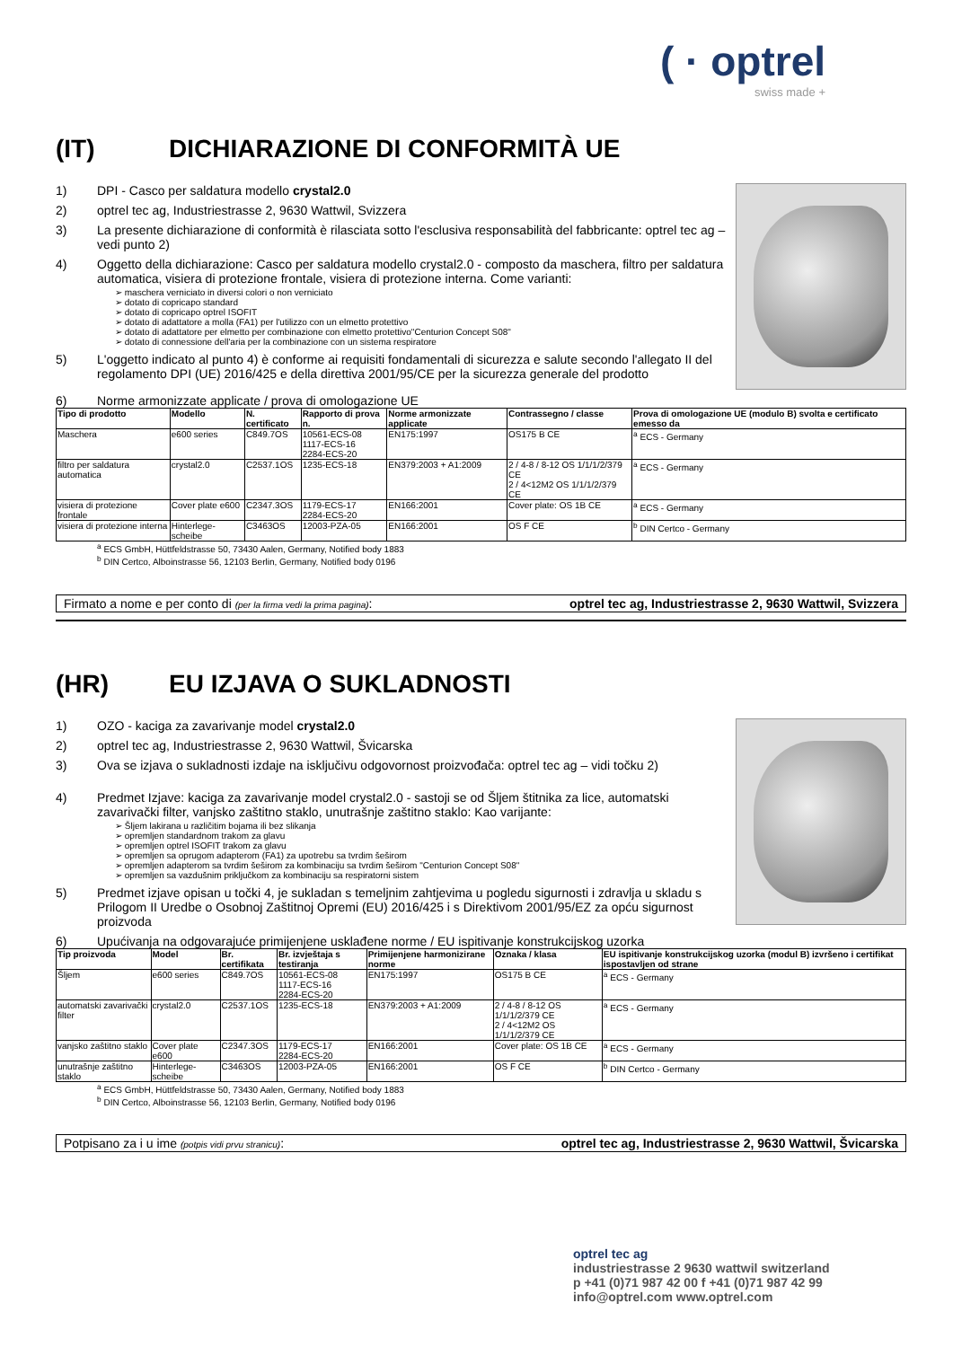( · optrel
swiss made +
(IT) DICHIARAZIONE DI CONFORMITÀ UE
1) DPI - Casco per saldatura modello crystal2.0
2) optrel tec ag, Industriestrasse 2, 9630 Wattwil, Svizzera
3) La presente dichiarazione di conformità è rilasciata sotto l'esclusiva responsabilità del fabbricante: optrel tec ag – vedi punto 2)
4) Oggetto della dichiarazione: Casco per saldatura modello crystal2.0 - composto da maschera, filtro per saldatura automatica, visiera di protezione frontale, visiera di protezione interna. Come varianti:
➢ maschera verniciato in diversi colori o non verniciato
➢ dotato di copricapo standard
➢ dotato di copricapo optrel ISOFIT
➢ dotato di adattatore a molla (FA1) per l'utilizzo con un elmetto protettivo
➢ dotato di adattatore per elmetto per combinazione con elmetto protettivo"Centurion Concept S08"
➢ dotato di connessione dell'aria per la combinazione con un sistema respiratore
5) L'oggetto indicato al punto 4) è conforme ai requisiti fondamentali di sicurezza e salute secondo l'allegato II del regolamento DPI (UE) 2016/425 e della direttiva 2001/95/CE per la sicurezza generale del prodotto
6) Norme armonizzate applicate / prova di omologazione UE
| Tipo di prodotto | Modello | N. certificato | Rapporto di prova n. | Norme armonizzate applicate | Contrassegno / classe | Prova di omologazione UE (modulo B) svolta e certificato emesso da |
| --- | --- | --- | --- | --- | --- | --- |
| Maschera | e600 series | C849.7OS | 10561-ECS-08 1117-ECS-16 2284-ECS-20 | EN175:1997 | OS175 B CE | <sup>a</sup> ECS - Germany |
| filtro per saldatura automatica | crystal2.0 | C2537.1OS | 1235-ECS-18 | EN379:2003 + A1:2009 | 2 / 4-8 / 8-12 OS 1/1/1/2/379 CE 2 / 4<12M2 OS 1/1/1/2/379 CE | <sup>a</sup> ECS - Germany |
| visiera di protezione frontale | Cover plate e600 | C2347.3OS | 1179-ECS-17 2284-ECS-20 | EN166:2001 | Cover plate: OS 1B CE | <sup>a</sup> ECS - Germany |
| visiera di protezione interna | Hinterlege-scheibe | C3463OS | 12003-PZA-05 | EN166:2001 | OS F CE | <sup>b</sup> DIN Certco - Germany |
<sup>a</sup> ECS GmbH, Hüttfeldstrasse 50, 73430 Aalen, Germany, Notified body 1883
<sup>b</sup> DIN Certco, Alboinstrasse 56, 12103 Berlin, Germany, Notified body 0196
Firmato a nome e per conto di (per la firma vedi la prima pagina): optrel tec ag, Industriestrasse 2, 9630 Wattwil, Svizzera
(HR) EU IZJAVA O SUKLADNOSTI
1) OZO - kaciga za zavarivanje model crystal2.0
2) optrel tec ag, Industriestrasse 2, 9630 Wattwil, Švicarska
3) Ova se izjava o sukladnosti izdaje na isključivu odgovornost proizvođača: optrel tec ag – vidi točku 2)
4) Predmet Izjave: kaciga za zavarivanje model crystal2.0 - sastoji se od Šljem štitnika za lice, automatski zavarivački filter, vanjsko zaštitno staklo, unutrašnje zaštitno staklo: Kao varijante:
➢ Šljem lakirana u različitim bojama ili bez slikanja
➢ opremljen standardnom trakom za glavu
➢ opremljen optrel ISOFIT trakom za glavu
➢ opremljen sa oprugom adapterom (FA1) za upotrebu sa tvrdim šeširom
➢ opremljen adapterom sa tvrdim šeširom za kombinaciju sa tvrdim šeširom "Centurion Concept S08"
➢ opremljen sa vazdušnim priključkom za kombinaciju sa respiratorni sistem
5) Predmet izjave opisan u točki 4, je sukladan s temeljnim zahtjevima u pogledu sigurnosti i zdravlja u skladu s Prilogom II Uredbe o Osobnoj Zaštitnoj Opremi (EU) 2016/425 i s Direktivom 2001/95/EZ za opću sigurnost proizvoda
6) Upućivanja na odgovarajuće primijenjene usklađene norme / EU ispitivanje konstrukcijskog uzorka
| Tip proizvoda | Model | Br. certifikata | Br. izvještaja s testiranja | Primijenjene harmonizirane norme | Oznaka / klasa | EU ispitivanje konstrukcijskog uzorka (modul B) izvršeno i certifikat ispostavljen od strane |
| --- | --- | --- | --- | --- | --- | --- |
| Šljem | e600 series | C849.7OS | 10561-ECS-08 1117-ECS-16 2284-ECS-20 | EN175:1997 | OS175 B CE | <sup>a</sup> ECS - Germany |
| automatski zavarivački filter | crystal2.0 | C2537.1OS | 1235-ECS-18 | EN379:2003 + A1:2009 | 2 / 4-8 / 8-12 OS 1/1/1/2/379 CE 2 / 4<12M2 OS 1/1/1/2/379 CE | <sup>a</sup> ECS - Germany |
| vanjsko zaštitno staklo | Cover plate e600 | C2347.3OS | 1179-ECS-17 2284-ECS-20 | EN166:2001 | Cover plate: OS 1B CE | <sup>a</sup> ECS - Germany |
| unutrašnje zaštitno staklo | Hinterlege-scheibe | C3463OS | 12003-PZA-05 | EN166:2001 | OS F CE | <sup>b</sup> DIN Certco - Germany |
<sup>a</sup> ECS GmbH, Hüttfeldstrasse 50, 73430 Aalen, Germany, Notified body 1883
<sup>b</sup> DIN Certco, Alboinstrasse 56, 12103 Berlin, Germany, Notified body 0196
Potpisano za i u ime (potpis vidi prvu stranicu): optrel tec ag, Industriestrasse 2, 9630 Wattwil, Švicarska
optrel tec ag
industriestrasse 2 9630 wattwil switzerland
p +41 (0)71 987 42 00 f +41 (0)71 987 42 99
info@optrel.com www.optrel.com